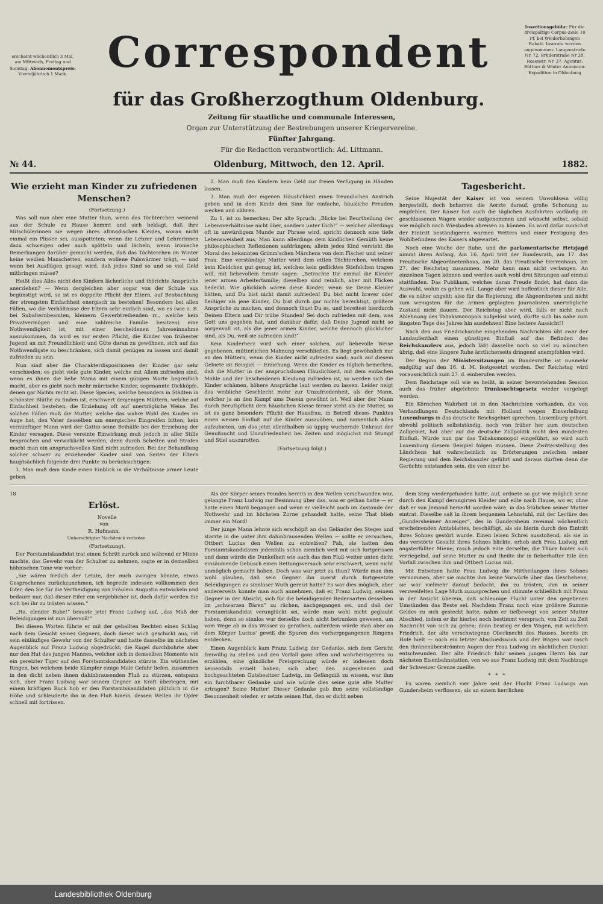erscheint wöchentlich 3 Mal, am Mittwoch, Freitag und Sonntag. Abonnementspreis: Vierteljährlich 1 Mark.
Correspondent
für das Großherzogthum Oldenburg.
Zeitung für staatliche und communale Interessen,
Organ zur Unterstützung der Bestrebungen unserer Kriegervereine.
Fünfter Jahrgang.
Für die Redaction verantwortlich: Ad. Littmann.
Insertionsgebühr: Für die dreispaltige Corpus-Zeile 10 Pf, bei Wiederholungen Rabatt. Inserate werden angenommen: Langenstraße Nr. 72, Brüderstraße Nr 20, Rosenstr. Nr. 37. Agentur: Büttner & Winter Annoncen-Expedition in Oldenburg
№ 44. Oldenburg, Mittwoch, den 12. April. 1882.
Wie erzieht man Kinder zu zufriedenen Menschen?
(Fortsetzung.)
Was soll nun aber eine Mutter thun, wenn das Töchterchen weinend aus der Schule zu Hause kommt und sich beklagt, daß ihre Mitschülerinnen sie wegen ihres altmodischen Kleides, woran nicht einmal ein Plissee sei, ausspotteten; wenn die Lehrer und Lehrerinnen dazu schweigen oder auch spötteln und lächeln, wenn ironische Bemerkungen darüber gemacht werden, daß das Töchterchen im Winter keine weißen Manschetten, sondern wollene Pulswärmer trägt, — und wenn bei Ausflügen gesagt wird, daß jedes Kind so und so viel Geld mitbringen müsse?
Heißt dies Alles nicht den Kindern lächerliche und thörichte Ansprüche anerziehen? — Wenn dergleichen aber sogar von der Schule aus begünstigt wird, so ist es doppelte Pflicht der Eltern, auf Beobachtung der strengsten Einfachheit energisch zu bestehen! Besonders bei allen Fällen, wo die Verhältnisse der Eltern sehr einfach sind, wo es (wie z. B. bei Subalternbeamten, kleinern Gewerbtreibenden rc., welche kein Privatvermögen und eine zahlreiche Familie besitzen) eine Nothwendigkeit ist, mit einer bescheidenen Jahreseinnahme auszukommen, da wird es zur ersten Pflicht, die Kinder von frühester Jugend an mit Freundlichkeit und Güte daran zu gewöhnen, sich auf das Nothwendigste zu beschränken, sich damit genügen zu lassen und damit zufrieden zu sein.
Nun sind aber die Charakterdispositionen der Kinder gar sehr verschieden; es giebt viele gute Kinder, welche mit Allem zufrieden sind, wenn es ihnen die liebe Mama mit einem gütigen Worte begreiflich macht, aber es giebt noch mehr mürrische Kinder, sogenannte Dickköpfe, denen gar Nichts recht ist. Diese Species, welche besonders in Städten in schönster Blüthe zu finden ist, erschwert denjenigen Müttern, welche auf Einfachheit bestehen, die Erziehung oft auf unerträgliche Weise. Bei solchen Fällen muß die Mutter, welche das wahre Wohl des Kindes im Auge hat, den Vater desselben um energisches Eingreifen bitten; kein vernünftiger Mann wird der Gattin seine Beihülfe bei der Erziehung der Kinder versagen. Diese vereinte Einwirkung muß jedoch in aller Stille besprochen und verwirklicht werden, denn durch Schelten und Strafen macht man ein anspruchsvolles Kind nicht zufrieden. Bei der Behandlung solcher schwer zu erziehender Kinder sind von Seiten der Eltern hauptsächlich folgende drei Punkte zu berücksichtigen:
1. Man muß dem Kinde einen Einblick in die Verhältnisse armer Leute geben.
2. Man muß den Kindern kein Geld zur freien Verfügung in Händen lassen.
3. Man muß der eigenen Häuslichkeit einen freundlichen Anstrich geben und in dem Kinde den Sinn für einfache, häusliche Freuden wecken und nähren.
Zu 1. ist zu bemerken: Der alte Spruch: „Blicke bei Beurtheilung der Lebensverhältnisse nicht über, sondern unter Dich!“ — welcher allerdings oft in unwürdigem Munde zur Phrase wird, spricht dennoch eine tiefe Lebensweisheit aus. Man kann allerdings dem kindlichen Gemüth keine philosophischen Reflexionen aufdrängen; allein jedes Kind versteht die Moral des bekannten Grimm'schen Märchens von dem Fischer und seiner Frau. Eine verständige Mutter wird dem eitlen Töchterchen, welchem kein Kleidchen gut genug ist, welches kein geflicktes Stiefelchen tragen will, mit liebevollem Ernste sagen: „Betrachte Dir einmal die Kleider jener armen Arbeiterfamilie; dieselben sind reinlich, aber mit Flicken bedeckt. Wie glücklich wären diese Kinder, wenn sie Deine Kleider hätten, und Du bist nicht damit zufrieden! Du bist nicht braver oder fleißiger als jene Kinder, Du bist durch gar nichts berechtigt, größere Ansprüche zu machen, und dennoch thust Du es, und bereitest hierdurch Deinen Eltern und Dir trübe Stunden! Sei doch zufrieden mit dem, was Gott uns gegeben hat, und dankbar dafür, daß Deine Jugend nicht so sorgenvoll ist, als die jener armen Kinder, welche dennoch glücklicher sind, als Du, weil sie zufrieden sind!“
Kein Kinderherz wird sich einer solchen, auf liebevolle Weise gegebenen, mütterlichen Mahnung verschließen. Es liegt gewöhnlich nur an den Müttern, wenn die Kinder nicht zufrieden sind; auch auf diesem Gebiete ist Beispiel — Erziehung. Wenn die Kinder es täglich bemerken, daß die Mutter in der anspruchslosen Häuslichkeit, mit dem einfachen Mahle und der bescheidenen Kleidung zufrieden ist, so werden sich die Kinder schämen, höhere Ansprüche laut werden zu lassen. Leider neigt das weibliche Geschlecht mehr zur Unzufriedenheit, als der Mann, welcher ja an den Kampf ums Dasein gewöhnt ist. Weil aber der Mann durch Berufspflicht dem häuslichen Kreise ferner steht als die Mutter, so ist es ganz besonders Pflicht der Hausfrau, in Betreff dieses Punktes einen weisen Einfluß auf die Kinder auszuüben, und namentlich Alles aufzubieten, um das jetzt allenthalben so üppig wuchernde Unkraut der Genußsucht und Unzufriedenheit bei Zeiten und möglichst mit Stumpf und Stiel auszurotten.
(Fortsetzung folgt.)
Tagesbericht.
Seine Majestät der Kaiser ist von seinem Unwohlsein völlig hergestellt, doch beharren die Aerzte darauf, große Schonung zu empfehlen. Der Kaiser hat auch die täglichen Ausfahrten vorläufig im geschlossenen Wagen wieder aufgenommen und wünscht selbst, sobald wie möglich nach Wiesbaden abreisen zu können. Es wird dafür zunächst der Eintritt beständigeren warmen Wetters und einer Festigung des Wohlbefindens des Kaisers abgewartet.
Noch eine Woche der Ruhe, und die parlamentarische Hetzjagd nimmt ihren Anfang. Am 16. April tritt der Bundesrath, am 17. das Preußische Abgeordnetenhaus, am 20. das Preußische Herrenhaus, am 27. der Reichstag zusammen. Mehr kann man nicht verlangen. An einzelnen Tagen können und werden auch wohl drei Sitzungen auf einmal stattfinden. Das Publikum, welches daran Freude findet, hat dann die Auswahl, wohin es gehen will. Lange aber wird hoffentlich dieser für Alle, die es näher angeht: also für die Regierung, die Abgeordneten und nicht zum wenigsten für die armen geplagten Journalisten unerträgliche Zustand nicht dauern. Der Reichstag aber wird, falls er nicht nach Ablehnung des Tabaksmonopols aufgelöst wird, dürfte sich bis nahe zum längsten Tage des Jahres hin ausdehnen! Eine heitere Aussicht!!
Nach den aus Friedrichsruhe eingehenden Nachrichten übt zwar der Landaufenthalt einen günstigen Einfluß auf das Befinden des Reichskanzlers aus, jedoch läßt dasselbe noch so viel zu wünschen übrig, daß eine längere Ruhe ärztlicherseits dringend anempfohlen wird.
Der Beginn der Ministersitzungen im Bundesrathe ist nunmehr endgiltig auf den 16. d. M. festgesetzt worden. Der Reichstag wird voraussichtlich zum 27. d. einberufen werden.
Dem Reichstage soll wie es heißt, in seiner bevorstehenden Session auch das früher abgelehnte Trunksuchtsgesetz wieder vorgelegt werden.
Ein Körnchen Wahrheit ist in den Nachrichten vorhanden, die von Verhandlungen Deutschlands mit Holland wegen Einverleibung Luxemburgs in das deutsche Reichsgebiet sprechen. Luxemburg gehört, obwohl politisch selbstständig, noch von früher her zum deutschen Zollgebiet, hat aber auf die deutsche Zollpolitik nicht den mindesten Einfluß. Würde nun gar das Tabaksmonopol eingeführt, so wird auch Luxemburg diesem Beispiel folgen müssen. Diese Zwitterstellung des Ländchens hat wahrscheinlich zu Erörterungen zwischen seiner Regierung und dem Reichskanzler geführt und daraus dürften denn die Gerüchte entstanden sein, die von einer be-
18
Erlöst.
Novelle
von
R. Hofmann.
Unberechtigter Nachdruck verboten.
(Fortsetzung).
Der Forstamtskandidat trat einen Schritt zurück und während er Miene machte, das Gewehr von der Schulter zu nehmen, sagte er in demselben höhnischen Tone wie vorher:
„Sie wären freilich der Letzte, der mich zwingen könnte, etwas Gesprochenes zurückzunehmen, ich begreife indessen vollkommen den Eifer, den Sie für die Vertheidigung von Fräulein Augustin entwickeln und bedaure nur, daß dieser Eifer ein vergeblicher ist, doch dafür werden Sie sich bei ihr zu trösten wissen.“
„Ha, elender Bube!“ brauste jetzt Franz Ludwig auf, „das Maß der Beleidigungen ist nun übervoll!“
Bei diesen Worten führte er mit der geballten Rechten einen Schlag nach dem Gesicht seines Gegners, doch dieser wich geschickt aus, riß sein einläufiges Gewehr von der Schulter und hatte dasselbe im nächsten Augenblick auf Franz Ludwig abgedrückt; die Kugel durchbohrte aber nur den Hut des jungen Mannes, welcher sich in demselben Momente wie ein gereizter Tiger auf den Forstamtskandidaten stürzte. Ein wüthendes Ringen, bei welchem beide Kämpfer einige Male Gefahr liefen, zusammen in den dicht neben ihnen dahinbrausenden Fluß zu stürzen, entspann sich, aber Franz Ludwig war seinem Gegner an Kraft überlegen, mit einem kräftigen Ruck hob er den Forstamtskandidaten plötzlich in die Höhe und schleuderte ihn in den Fluß hinein, dessen Wellen ihr Opfer schnell mit fortrissen.
Als der Körper seines Feindes bereits in den Wellen verschwunden war, gelangte Franz Ludwig zur Besinnung über das, was er gethan hatte — er hatte einen Mord begangen und wenn er vielleicht auch im Zustande der Nothwehr und im höchsten Zorne gehandelt hatte, seine That blieb immer ein Mord!
Der junge Mann lehnte sich erschöpft an das Geländer des Steges und starrte in die unter ihm dahinbrausenden Wellen — sollte er versuchen, Ottbert Lucius den Wellen zu entreißen? Pah, sie hatten den Forstamtskandidaten jedenfalls schon ziemlich weit mit sich fortgerissen und dann würde die Dunkelheit wie auch das den Fluß weiter unten dicht einsäumende Gebüsch einen Rettungsversuch sehr erschwert, wenn nicht unmöglich gemacht haben. Doch was war jetzt zu thun? Würde man ihm wohl glauben, daß sein Gegner ihn zuerst durch fortgesetzte Beleidigungen zu sinnloser Wuth gereizt hatte? Es war dies möglich, aber andererseits konnte man auch annehmen, daß er, Franz Ludwig, seinem Gegner in der Absicht, sich für die beleidigenden Redensarten desselben im „schwarzen Bären“ zu rächen, nachgegangen sei, und daß der Forstamtskandidat verunglückt sei, würde man wohl nicht geglaubt haben, denn so sinnlos war derselbe doch nicht betrunken gewesen, um vom Wege ab in das Wasser zu gerathen, außerdem würde man aber an dem Körper Lucius' gewiß die Spuren des vorhergegangenen Ringens entdecken.
Einen Augenblick kam Franz Ludwig der Gedanke, sich dem Gericht freiwillig zu stellen und den Vorfall ganz offen und wahrheitsgetreu zu erzählen, eine gänzliche Freisprechung würde er indessen doch keinenfalls erzielt haben; sich aber, den angesehenen und hochgeachteten Gutsbesitzer Ludwig, im Gefängniß zu wissen, war ihm ein furchtbarer Gedanke und wie würde dies seine gute alte Mutter ertragen? Seine Mutter! Dieser Gedanke gab ihm seine vollständige Besonnenheit wieder, er setzte seinen Hut, den er dicht neben
dem Steg wiedergefunden hatte, auf, ordnete so gut wie möglich seine durch den Kampf derangirten Kleider und eilte nach Hause, wo er, ohne daß er von Jemand bemerkt worden wäre, in das Stübchen seiner Mutter eintrat. Dieselbe saß in ihrem bequemen Lehnstuhl, mit der Lectüre des „Gundersheimer Anzeiger“, des in Gundersheim zweimal wöchentlich erscheinenden Amtsblattes, beschäftigt, als sie hierin durch den Eintritt ihres Sohnes gestört wurde. Einen leisen Schrei ausstoßend, als sie in das verstörte Gesicht ihres Sohnes blickte, erhob sich Frau Ludwig mit angsterfüllter Miene; rasch jedoch eilte derselbe, die Thüre hinter sich verriegelnd, auf seine Mutter zu und theilte ihr in fieberhafter Eile den Vorfall zwischen ihm und Ottbert Lucius mit.
Mit Entsetzen hatte Frau Ludwig die Mittheilungen ihres Sohnes vernommen, aber sie machte ihm keine Vorwürfe über das Geschehene, sie war vielmehr darauf bedacht, ihn zu trösten, ihm in seiner verzweifelten Lage Muth zuzusprechen und stimmte schließlich mit Franz in der Ansicht überein, daß schleunige Flucht unter den gegebenen Umständen das Beste sei. Nachdem Franz noch eine größere Summe Geldes zu sich gesteckt hatte, nahm er tiefbewegt von seiner Mutter Abschied, indem er ihr hierbei noch bestimmt versprach, von Zeit zu Zeit Nachricht von sich zu geben; dann bestieg er den Wagen, mit welchem Friedrich, der alte verschwiegene Oberknecht des Hauses, bereits im Hofe hielt — noch ein letzter Abschiedswink und der Wagen war rasch den thränenüberströmten Augen der Frau Ludwig im nächtlichen Dunkel entschwunden. Der alte Friedrich fuhr seinen jungen Herrn bis zur nächsten Eisenbahnstation, von wo aus Franz Ludwig mit dem Nachtzuge der Schweizer Grenze zueilte.
* * *
Es waren ziemlich vier Jahre seit der Flucht Franz Ludwigs aus Gundersheim verflossen, als an einem herrlichen
Landesbibliothek Oldenburg